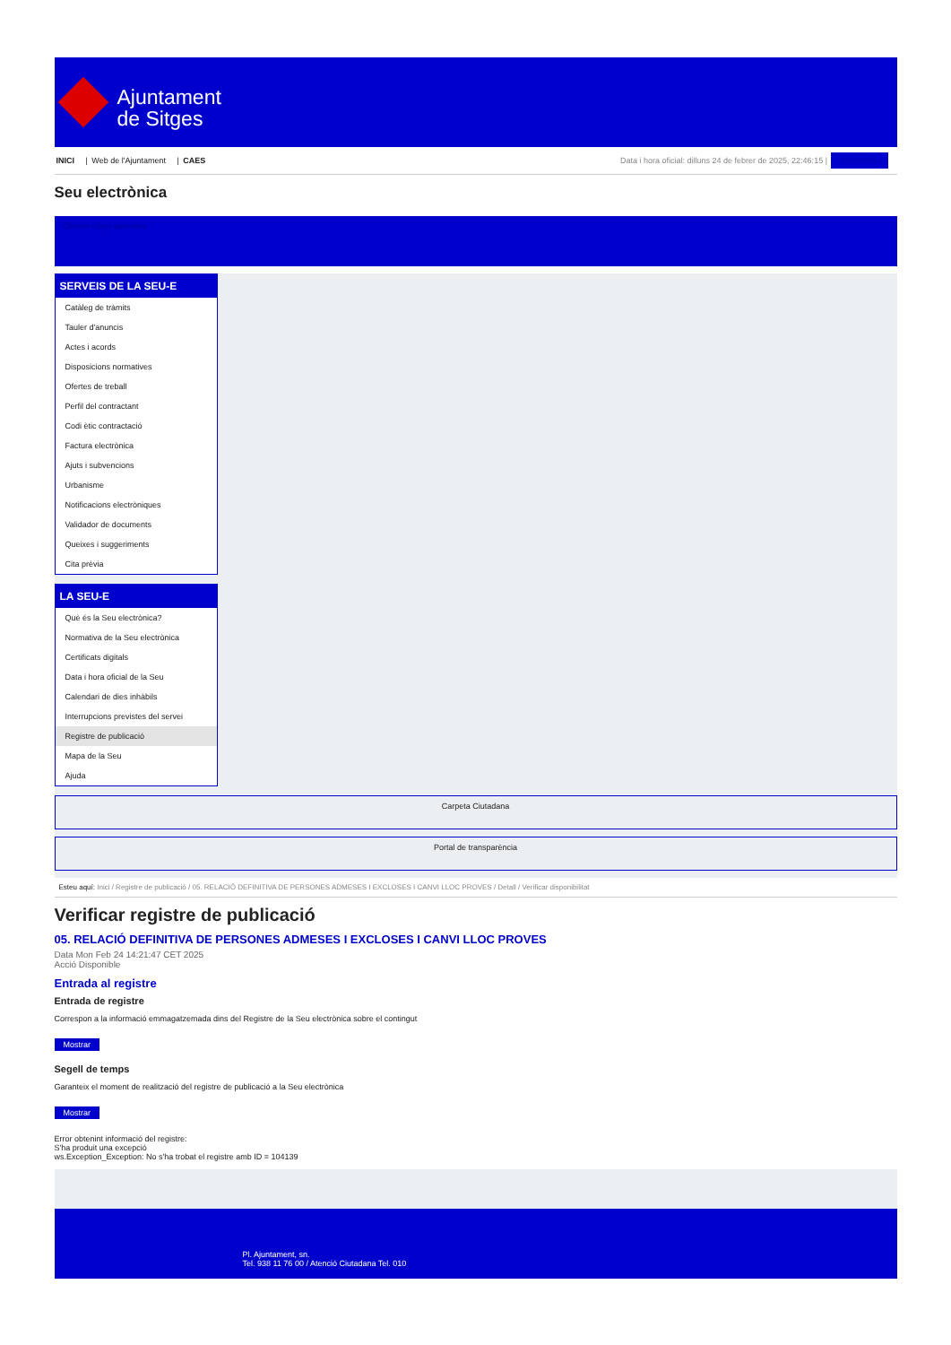Ajuntament
de Sitges
INICI | Web de l'Ajuntament | CAES
Data i hora oficial: dilluns 24 de febrer de 2025, 22:46:15 | Directorios
Seu electrònica
Obtenir còpia autèntica
SERVEIS DE LA SEU-E
Catàleg de tràmits
Tauler d'anuncis
Actes i acords
Disposicions normatives
Ofertes de treball
Perfil del contractant
Codi ètic contractació
Factura electrònica
Ajuts i subvencions
Urbanisme
Notificacions electròniques
Validador de documents
Queixes i suggeriments
Cita prèvia
LA SEU-E
Què és la Seu electrònica?
Normativa de la Seu electrònica
Certificats digitals
Data i hora oficial de la Seu
Calendari de dies inhàbils
Interrupcions previstes del servei
Registre de publicació
Mapa de la Seu
Ajuda
Carpeta Ciutadana
Portal de transparència
Esteu aquí: Inici / Registre de publicació / 05. RELACIÓ DEFINITIVA DE PERSONES ADMESES I EXCLOSES I CANVI LLOC PROVES / Detall / Verificar disponibilitat
Verificar registre de publicació
05. RELACIÓ DEFINITIVA DE PERSONES ADMESES I EXCLOSES I CANVI LLOC PROVES
Data Mon Feb 24 14:21:47 CET 2025
Acció Disponible
Entrada al registre
Entrada de registre
Correspon a la informació emmagatzemada dins del Registre de la Seu electrònica sobre el contingut
Mostrar
Segell de temps
Garanteix el moment de realització del registre de publicació a la Seu electrònica
Mostrar
Error obtenint informació del registre:
S'ha produit una excepció
ws.Exception_Exception: No s'ha trobat el registre amb ID = 104139
Pl. Ajuntament, sn.
Tel. 938 11 76 00 / Atenció Ciutadana Tel. 010